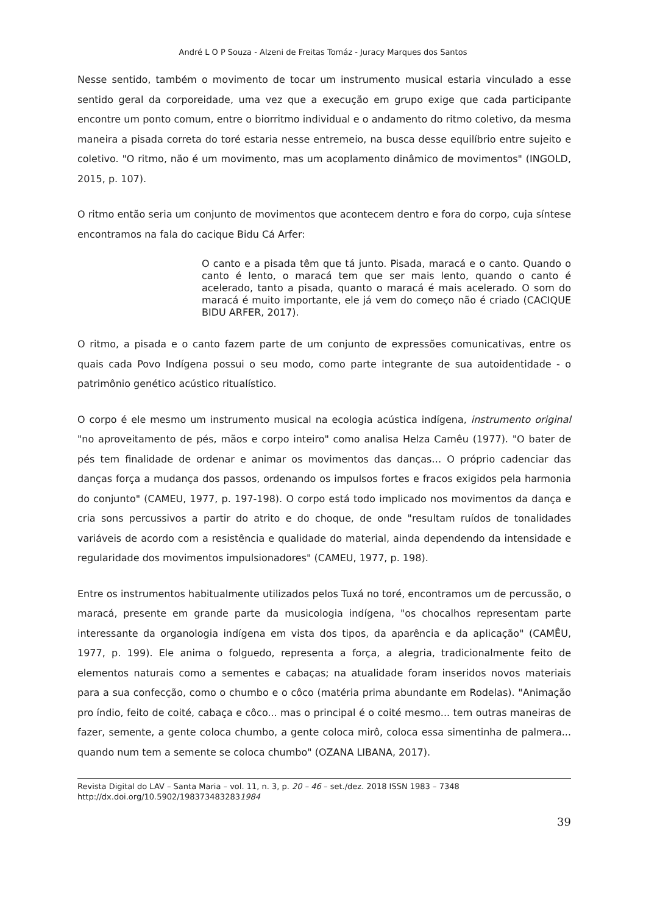André L O P Souza - Alzeni de Freitas Tomáz - Juracy Marques dos Santos
Nesse sentido, também o movimento de tocar um instrumento musical estaria vinculado a esse sentido geral da corporeidade, uma vez que a execução em grupo exige que cada participante encontre um ponto comum, entre o biorritmo individual e o andamento do ritmo coletivo, da mesma maneira a pisada correta do toré estaria nesse entremeio, na busca desse equilíbrio entre sujeito e coletivo. "O ritmo, não é um movimento, mas um acoplamento dinâmico de movimentos" (INGOLD, 2015, p. 107).
O ritmo então seria um conjunto de movimentos que acontecem dentro e fora do corpo, cuja síntese encontramos na fala do cacique Bidu Cá Arfer:
O canto e a pisada têm que tá junto. Pisada, maracá e o canto. Quando o canto é lento, o maracá tem que ser mais lento, quando o canto é acelerado, tanto a pisada, quanto o maracá é mais acelerado. O som do maracá é muito importante, ele já vem do começo não é criado (CACIQUE BIDU ARFER, 2017).
O ritmo, a pisada e o canto fazem parte de um conjunto de expressões comunicativas, entre os quais cada Povo Indígena possui o seu modo, como parte integrante de sua autoidentidade - o patrimônio genético acústico ritualístico.
O corpo é ele mesmo um instrumento musical na ecologia acústica indígena, instrumento original "no aproveitamento de pés, mãos e corpo inteiro" como analisa Helza Camêu (1977). "O bater de pés tem finalidade de ordenar e animar os movimentos das danças… O próprio cadenciar das danças força a mudança dos passos, ordenando os impulsos fortes e fracos exigidos pela harmonia do conjunto" (CAMEU, 1977, p. 197-198). O corpo está todo implicado nos movimentos da dança e cria sons percussivos a partir do atrito e do choque, de onde "resultam ruídos de tonalidades variáveis de acordo com a resistência e qualidade do material, ainda dependendo da intensidade e regularidade dos movimentos impulsionadores" (CAMEU, 1977, p. 198).
Entre os instrumentos habitualmente utilizados pelos Tuxá no toré, encontramos um de percussão, o maracá, presente em grande parte da musicologia indígena, "os chocalhos representam parte interessante da organologia indígena em vista dos tipos, da aparência e da aplicação" (CAMÊU, 1977, p. 199). Ele anima o folguedo, representa a força, a alegria, tradicionalmente feito de elementos naturais como a sementes e cabaças; na atualidade foram inseridos novos materiais para a sua confecção, como o chumbo e o côco (matéria prima abundante em Rodelas). "Animação pro índio, feito de coité, cabaça e côco... mas o principal é o coité mesmo... tem outras maneiras de fazer, semente, a gente coloca chumbo, a gente coloca mirô, coloca essa simentinha de palmera... quando num tem a semente se coloca chumbo" (OZANA LIBANA, 2017).
Revista Digital do LAV – Santa Maria – vol. 11, n. 3, p. 20 – 46 – set./dez. 2018 ISSN 1983 – 7348
http://dx.doi.org/10.5902/1983734832831984
39